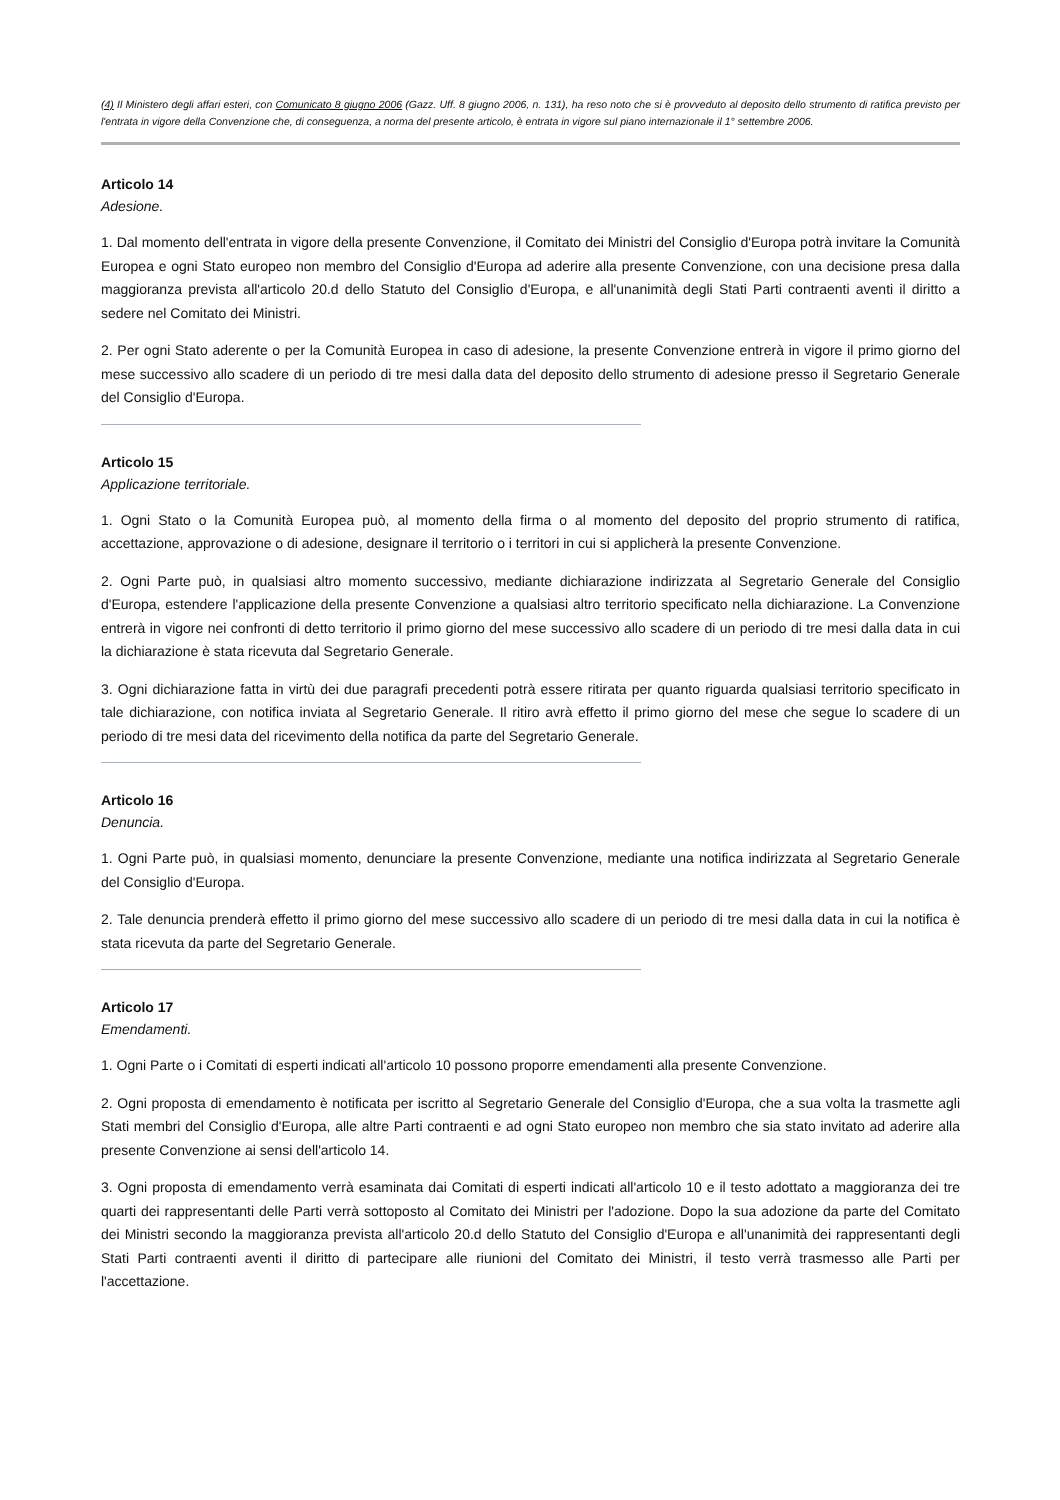(4) Il Ministero degli affari esteri, con Comunicato 8 giugno 2006 (Gazz. Uff. 8 giugno 2006, n. 131), ha reso noto che si è provveduto al deposito dello strumento di ratifica previsto per l'entrata in vigore della Convenzione che, di conseguenza, a norma del presente articolo, è entrata in vigore sul piano internazionale il 1° settembre 2006.
Articolo 14
Adesione.
1. Dal momento dell'entrata in vigore della presente Convenzione, il Comitato dei Ministri del Consiglio d'Europa potrà invitare la Comunità Europea e ogni Stato europeo non membro del Consiglio d'Europa ad aderire alla presente Convenzione, con una decisione presa dalla maggioranza prevista all'articolo 20.d dello Statuto del Consiglio d'Europa, e all'unanimità degli Stati Parti contraenti aventi il diritto a sedere nel Comitato dei Ministri.
2. Per ogni Stato aderente o per la Comunità Europea in caso di adesione, la presente Convenzione entrerà in vigore il primo giorno del mese successivo allo scadere di un periodo di tre mesi dalla data del deposito dello strumento di adesione presso il Segretario Generale del Consiglio d'Europa.
Articolo 15
Applicazione territoriale.
1. Ogni Stato o la Comunità Europea può, al momento della firma o al momento del deposito del proprio strumento di ratifica, accettazione, approvazione o di adesione, designare il territorio o i territori in cui si applicherà la presente Convenzione.
2. Ogni Parte può, in qualsiasi altro momento successivo, mediante dichiarazione indirizzata al Segretario Generale del Consiglio d'Europa, estendere l'applicazione della presente Convenzione a qualsiasi altro territorio specificato nella dichiarazione. La Convenzione entrerà in vigore nei confronti di detto territorio il primo giorno del mese successivo allo scadere di un periodo di tre mesi dalla data in cui la dichiarazione è stata ricevuta dal Segretario Generale.
3. Ogni dichiarazione fatta in virtù dei due paragrafi precedenti potrà essere ritirata per quanto riguarda qualsiasi territorio specificato in tale dichiarazione, con notifica inviata al Segretario Generale. Il ritiro avrà effetto il primo giorno del mese che segue lo scadere di un periodo di tre mesi data del ricevimento della notifica da parte del Segretario Generale.
Articolo 16
Denuncia.
1. Ogni Parte può, in qualsiasi momento, denunciare la presente Convenzione, mediante una notifica indirizzata al Segretario Generale del Consiglio d'Europa.
2. Tale denuncia prenderà effetto il primo giorno del mese successivo allo scadere di un periodo di tre mesi dalla data in cui la notifica è stata ricevuta da parte del Segretario Generale.
Articolo 17
Emendamenti.
1. Ogni Parte o i Comitati di esperti indicati all'articolo 10 possono proporre emendamenti alla presente Convenzione.
2. Ogni proposta di emendamento è notificata per iscritto al Segretario Generale del Consiglio d'Europa, che a sua volta la trasmette agli Stati membri del Consiglio d'Europa, alle altre Parti contraenti e ad ogni Stato europeo non membro che sia stato invitato ad aderire alla presente Convenzione ai sensi dell'articolo 14.
3. Ogni proposta di emendamento verrà esaminata dai Comitati di esperti indicati all'articolo 10 e il testo adottato a maggioranza dei tre quarti dei rappresentanti delle Parti verrà sottoposto al Comitato dei Ministri per l'adozione. Dopo la sua adozione da parte del Comitato dei Ministri secondo la maggioranza prevista all'articolo 20.d dello Statuto del Consiglio d'Europa e all'unanimità dei rappresentanti degli Stati Parti contraenti aventi il diritto di partecipare alle riunioni del Comitato dei Ministri, il testo verrà trasmesso alle Parti per l'accettazione.